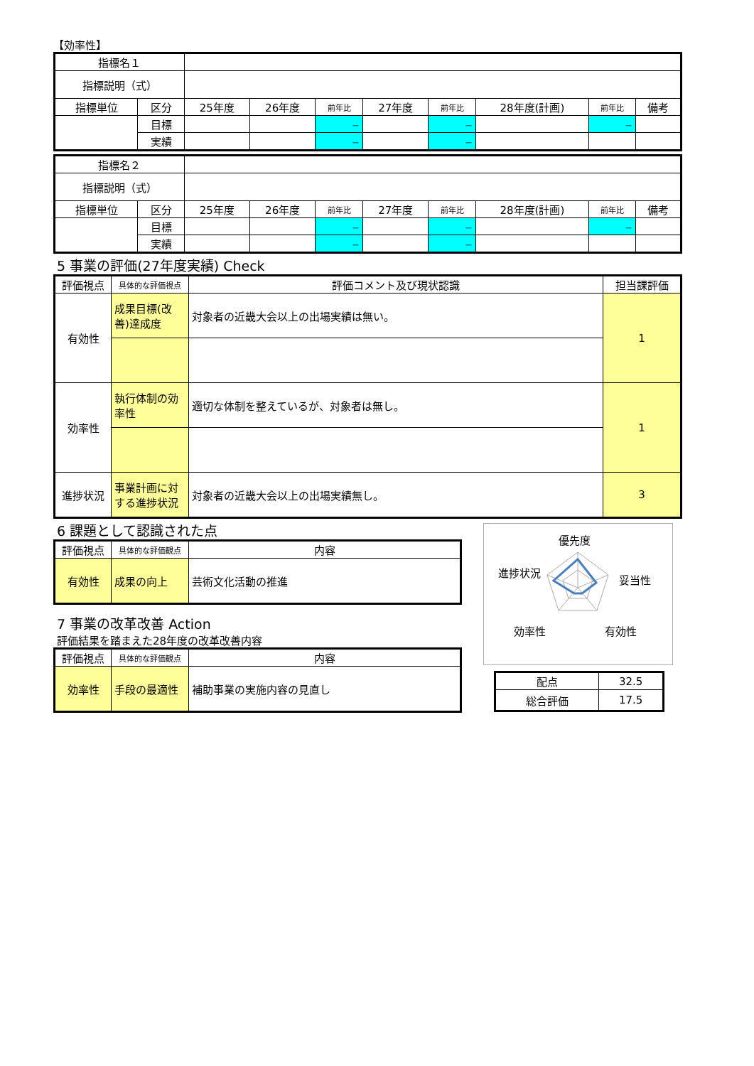【効率性】
| 指標名１ | | | | | | | | | |
| 指標説明（式） | | | | | | | | | |
| 指標単位 | 区分 | 25年度 | 26年度 | 前年比 | 27年度 | 前年比 | 28年度(計画) | 前年比 | 備考 |
| | 目標 | | | － | | － | | － | |
| | 実績 | | | － | | － | | | |
| 指標名２ | | | | | | | | | |
| 指標説明（式） | | | | | | | | | |
| 指標単位 | 区分 | 25年度 | 26年度 | 前年比 | 27年度 | 前年比 | 28年度(計画) | 前年比 | 備考 |
| | 目標 | | | － | | － | | － | |
| | 実績 | | | － | | － | | | |
5 事業の評価(27年度実績) Check
| 評価視点 | 具体的な評価視点 | 評価コメント及び現状認識 | 担当課評価 |
| --- | --- | --- | --- |
| 有効性 | 成果目標(改善)達成度 | 対象者の近畿大会以上の出場実績は無い。 | 1 |
| 効率性 | 執行体制の効率性 | 適切な体制を整えているが、対象者は無し。 | 1 |
| 進捗状況 | 事業計画に対する進捗状況 | 対象者の近畿大会以上の出場実績無し。 | 3 |
6 課題として認識された点
| 評価視点 | 具体的な評価観点 | 内容 |
| --- | --- | --- |
| 有効性 | 成果の向上 | 芸術文化活動の推進 |
7 事業の改革改善 Action
評価結果を踏まえた28年度の改革改善内容
| 評価視点 | 具体的な評価観点 | 内容 |
| --- | --- | --- |
| 効率性 | 手段の最適性 | 補助事業の実施内容の見直し |
優先度
妥当性
有効性
効率性
進捗状況
| 配点 | 32.5 |
| 総合評価 | 17.5 |